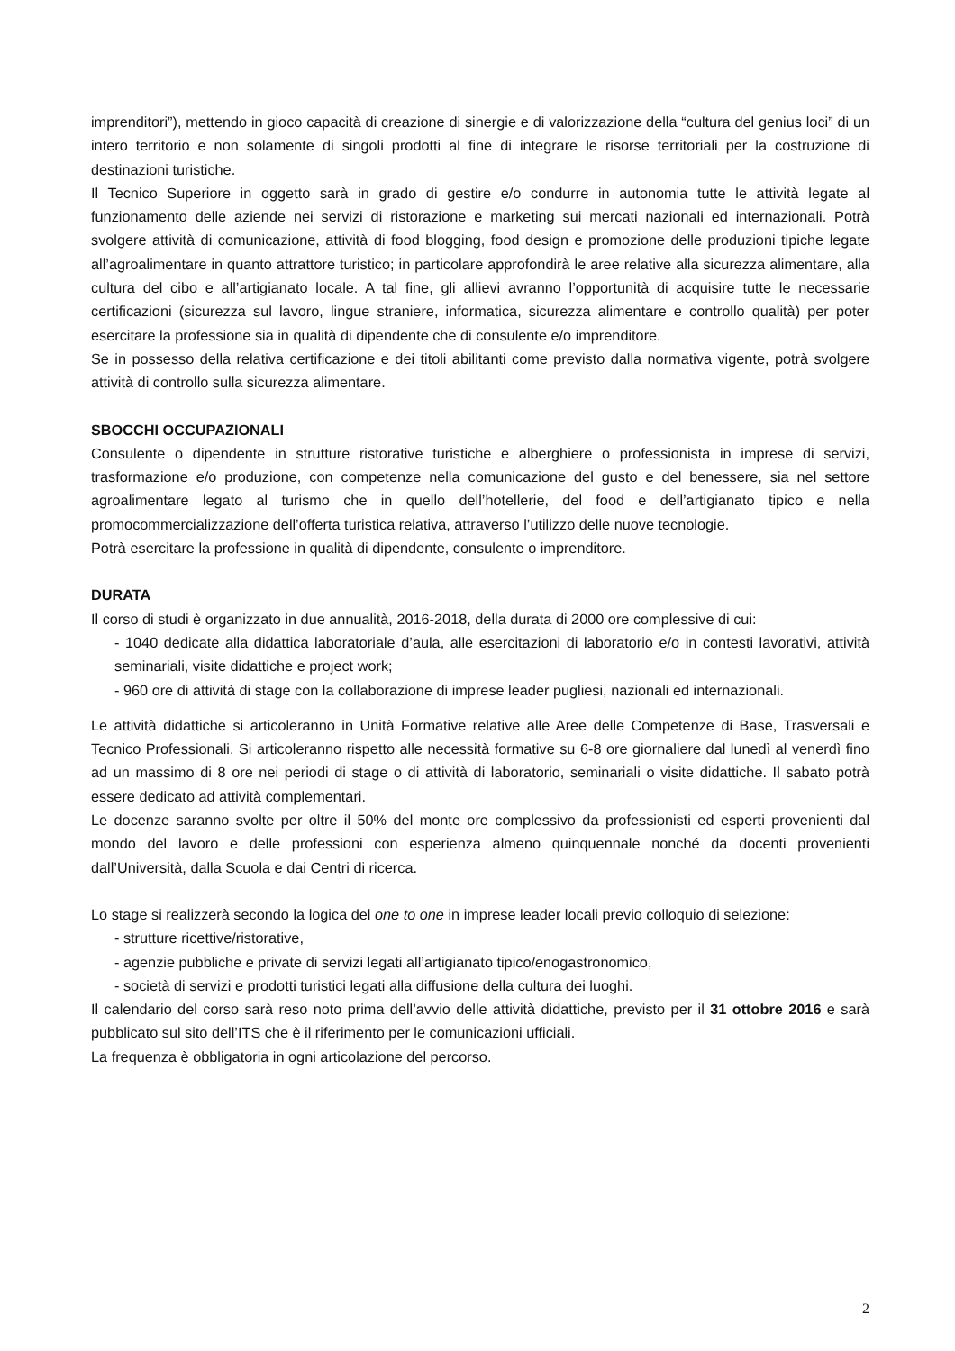imprenditori”), mettendo in gioco capacità di creazione di sinergie e di valorizzazione della “cultura del genius loci” di un intero territorio e non solamente di singoli prodotti al fine di integrare le risorse territoriali per la costruzione di destinazioni turistiche.
Il Tecnico Superiore in oggetto sarà in grado di gestire e/o condurre in autonomia tutte le attività legate al funzionamento delle aziende nei servizi di ristorazione e marketing sui mercati nazionali ed internazionali. Potrà svolgere attività di comunicazione, attività di food blogging, food design e promozione delle produzioni tipiche legate all’agroalimentare in quanto attrattore turistico; in particolare approfondirà le aree relative alla sicurezza alimentare, alla cultura del cibo e all’artigianato locale. A tal fine, gli allievi avranno l’opportunità di acquisire tutte le necessarie certificazioni (sicurezza sul lavoro, lingue straniere, informatica, sicurezza alimentare e controllo qualità) per poter esercitare la professione sia in qualità di dipendente che di consulente e/o imprenditore.
Se in possesso della relativa certificazione e dei titoli abilitanti come previsto dalla normativa vigente, potrà svolgere attività di controllo sulla sicurezza alimentare.
SBOCCHI OCCUPAZIONALI
Consulente o dipendente in strutture ristorative turistiche e alberghiere o professionista in imprese di servizi, trasformazione e/o produzione, con competenze nella comunicazione del gusto e del benessere, sia nel settore agroalimentare legato al turismo che in quello dell’hotellerie, del food e dell’artigianato tipico e nella promocommercializzazione dell’offerta turistica relativa, attraverso l’utilizzo delle nuove tecnologie.
Potrà esercitare la professione in qualità di dipendente, consulente o imprenditore.
DURATA
Il corso di studi è organizzato in due annualità, 2016-2018, della durata di 2000 ore complessive di cui:
- 1040 dedicate alla didattica laboratoriale d’aula, alle esercitazioni di laboratorio e/o in contesti lavorativi, attività seminariali, visite didattiche e project work;
- 960 ore di attività di stage con la collaborazione di imprese leader pugliesi, nazionali ed internazionali.
Le attività didattiche si articoleranno in Unità Formative relative alle Aree delle Competenze di Base, Trasversali e Tecnico Professionali. Si articoleranno rispetto alle necessità formative su 6-8 ore giornaliere dal lunedì al venerdì fino ad un massimo di 8 ore nei periodi di stage o di attività di laboratorio, seminariali o visite didattiche. Il sabato potrà essere dedicato ad attività complementari.
Le docenze saranno svolte per oltre il 50% del monte ore complessivo da professionisti ed esperti provenienti dal mondo del lavoro e delle professioni con esperienza almeno quinquennale nonché da docenti provenienti dall’Università, dalla Scuola e dai Centri di ricerca.
Lo stage si realizzerà secondo la logica del one to one in imprese leader locali previo colloquio di selezione:
- strutture ricettive/ristorative,
- agenzie pubbliche e private di servizi legati all’artigianato tipico/enogastronomico,
- società di servizi e prodotti turistici legati alla diffusione della cultura dei luoghi.
Il calendario del corso sarà reso noto prima dell’avvio delle attività didattiche, previsto per il 31 ottobre 2016 e sarà pubblicato sul sito dell’ITS che è il riferimento per le comunicazioni ufficiali.
La frequenza è obbligatoria in ogni articolazione del percorso.
2